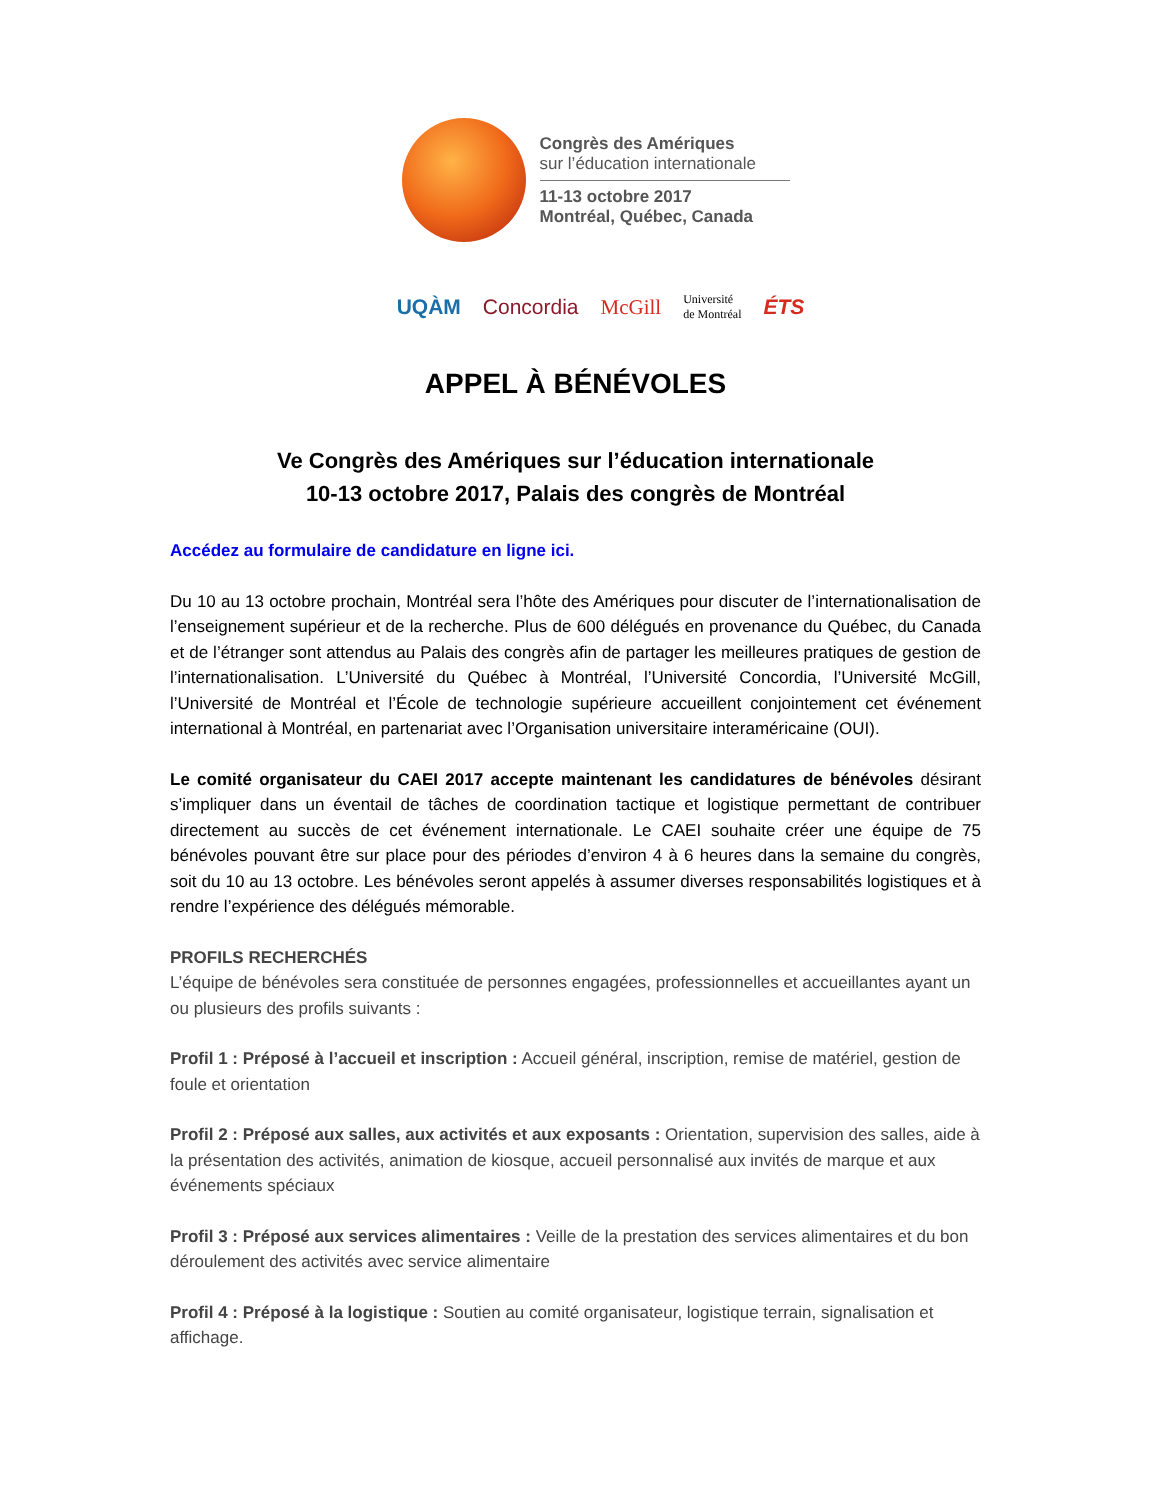Congrès des Amériques
sur l’éducation internationale
11-13 octobre 2017
Montréal, Québec, Canada
UQÀM Concordia McGill Université
de Montréal ÉTS
APPEL À BÉNÉVOLES
Ve Congrès des Amériques sur l’éducation internationale
10-13 octobre 2017, Palais des congrès de Montréal
Accédez au formulaire de candidature en ligne ici.
Du 10 au 13 octobre prochain, Montréal sera l’hôte des Amériques pour discuter de l’internationalisation de l’enseignement supérieur et de la recherche. Plus de 600 délégués en provenance du Québec, du Canada et de l’étranger sont attendus au Palais des congrès afin de partager les meilleures pratiques de gestion de l’internationalisation. L’Université du Québec à Montréal, l’Université Concordia, l’Université McGill, l’Université de Montréal et l’École de technologie supérieure accueillent conjointement cet événement international à Montréal, en partenariat avec l’Organisation universitaire interaméricaine (OUI).
Le comité organisateur du CAEI 2017 accepte maintenant les candidatures de bénévoles désirant s’impliquer dans un éventail de tâches de coordination tactique et logistique permettant de contribuer directement au succès de cet événement internationale. Le CAEI souhaite créer une équipe de 75 bénévoles pouvant être sur place pour des périodes d’environ 4 à 6 heures dans la semaine du congrès, soit du 10 au 13 octobre. Les bénévoles seront appelés à assumer diverses responsabilités logistiques et à rendre l’expérience des délégués mémorable.
PROFILS RECHERCHÉS
L’équipe de bénévoles sera constituée de personnes engagées, professionnelles et accueillantes ayant un ou plusieurs des profils suivants :
Profil 1 : Préposé à l’accueil et inscription : Accueil général, inscription, remise de matériel, gestion de foule et orientation
Profil 2 : Préposé aux salles, aux activités et aux exposants : Orientation, supervision des salles, aide à la présentation des activités, animation de kiosque, accueil personnalisé aux invités de marque et aux événements spéciaux
Profil 3 : Préposé aux services alimentaires : Veille de la prestation des services alimentaires et du bon déroulement des activités avec service alimentaire
Profil 4 : Préposé à la logistique : Soutien au comité organisateur, logistique terrain, signalisation et affichage.